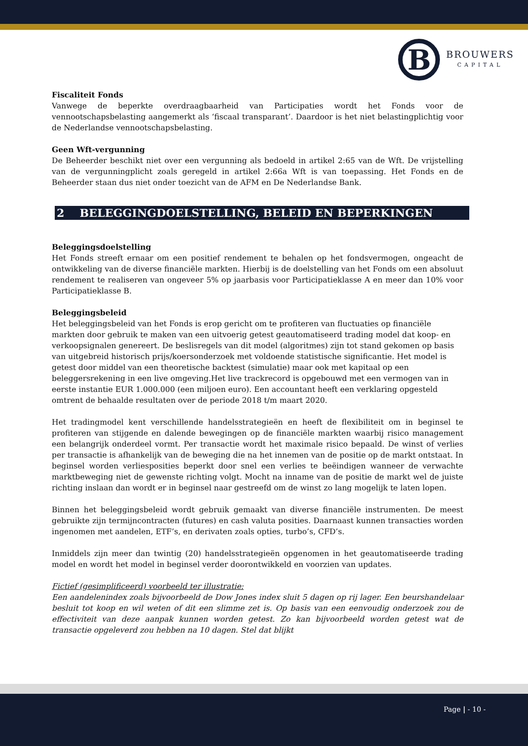B
BROUWERS
CAPITAL
Fiscaliteit Fonds
Vanwege de beperkte overdraagbaarheid van Participaties wordt het Fonds voor de vennootschapsbelasting aangemerkt als ‘fiscaal transparant’. Daardoor is het niet belastingplichtig voor de Nederlandse vennootschapsbelasting.
Geen Wft-vergunning
De Beheerder beschikt niet over een vergunning als bedoeld in artikel 2:65 van de Wft. De vrijstelling van de vergunningplicht zoals geregeld in artikel 2:66a Wft is van toepassing. Het Fonds en de Beheerder staan dus niet onder toezicht van de AFM en De Nederlandse Bank.
2 BELEGGINGDOELSTELLING, BELEID EN BEPERKINGEN
Beleggingsdoelstelling
Het Fonds streeft ernaar om een positief rendement te behalen op het fondsvermogen, ongeacht de ontwikkeling van de diverse financiële markten. Hierbij is de doelstelling van het Fonds om een absoluut rendement te realiseren van ongeveer 5% op jaarbasis voor Participatieklasse A en meer dan 10% voor Participatieklasse B.
Beleggingsbeleid
Het beleggingsbeleid van het Fonds is erop gericht om te profiteren van fluctuaties op financiële markten door gebruik te maken van een uitvoerig getest geautomatiseerd trading model dat koop- en verkoopsignalen genereert. De beslisregels van dit model (algoritmes) zijn tot stand gekomen op basis van uitgebreid historisch prijs/koersonderzoek met voldoende statistische significantie. Het model is getest door middel van een theoretische backtest (simulatie) maar ook met kapitaal op een beleggersrekening in een live omgeving.Het live trackrecord is opgebouwd met een vermogen van in eerste instantie EUR 1.000.000 (een miljoen euro). Een accountant heeft een verklaring opgesteld omtrent de behaalde resultaten over de periode 2018 t/m maart 2020.
Het tradingmodel kent verschillende handelsstrategieën en heeft de flexibiliteit om in beginsel te profiteren van stijgende en dalende bewegingen op de financiële markten waarbij risico management een belangrijk onderdeel vormt. Per transactie wordt het maximale risico bepaald. De winst of verlies per transactie is afhankelijk van de beweging die na het innemen van de positie op de markt ontstaat. In beginsel worden verliesposities beperkt door snel een verlies te beëindigen wanneer de verwachte marktbeweging niet de gewenste richting volgt. Mocht na inname van de positie de markt wel de juiste richting inslaan dan wordt er in beginsel naar gestreefd om de winst zo lang mogelijk te laten lopen.
Binnen het beleggingsbeleid wordt gebruik gemaakt van diverse financiële instrumenten. De meest gebruikte zijn termijncontracten (futures) en cash valuta posities. Daarnaast kunnen transacties worden ingenomen met aandelen, ETF’s, en derivaten zoals opties, turbo’s, CFD’s.
Inmiddels zijn meer dan twintig (20) handelsstrategieën opgenomen in het geautomatiseerde trading model en wordt het model in beginsel verder doorontwikkeld en voorzien van updates.
Fictief (gesimplificeerd) voorbeeld ter illustratie:
Een aandelenindex zoals bijvoorbeeld de Dow Jones index sluit 5 dagen op rij lager. Een beurshandelaar besluit tot koop en wil weten of dit een slimme zet is. Op basis van een eenvoudig onderzoek zou de effectiviteit van deze aanpak kunnen worden getest. Zo kan bijvoorbeeld worden getest wat de transactie opgeleverd zou hebben na 10 dagen. Stel dat blijkt
Page | - 10 -